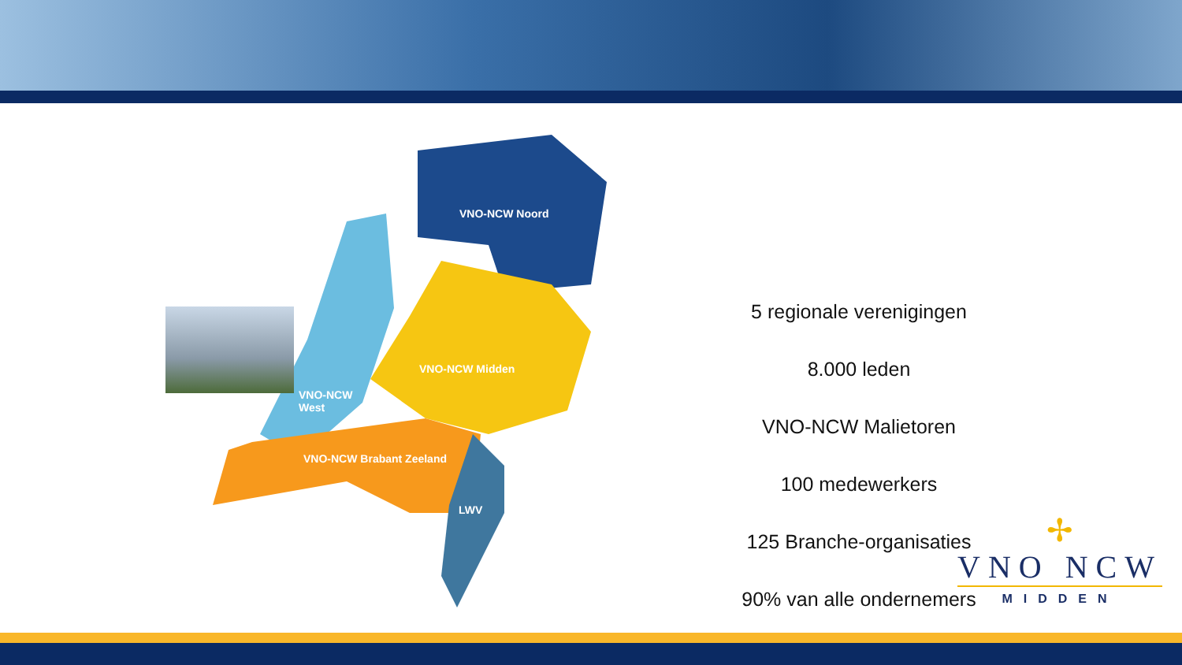VNO-NCW Noord
VNO-NCW Midden
VNO-NCW
West
VNO-NCW Brabant Zeeland
LWV
5 regionale verenigingen
8.000 leden
VNO-NCW Malietoren
100 medewerkers
125 Branche-organisaties
90% van alle ondernemers
✢
VNO NCW
MIDDEN